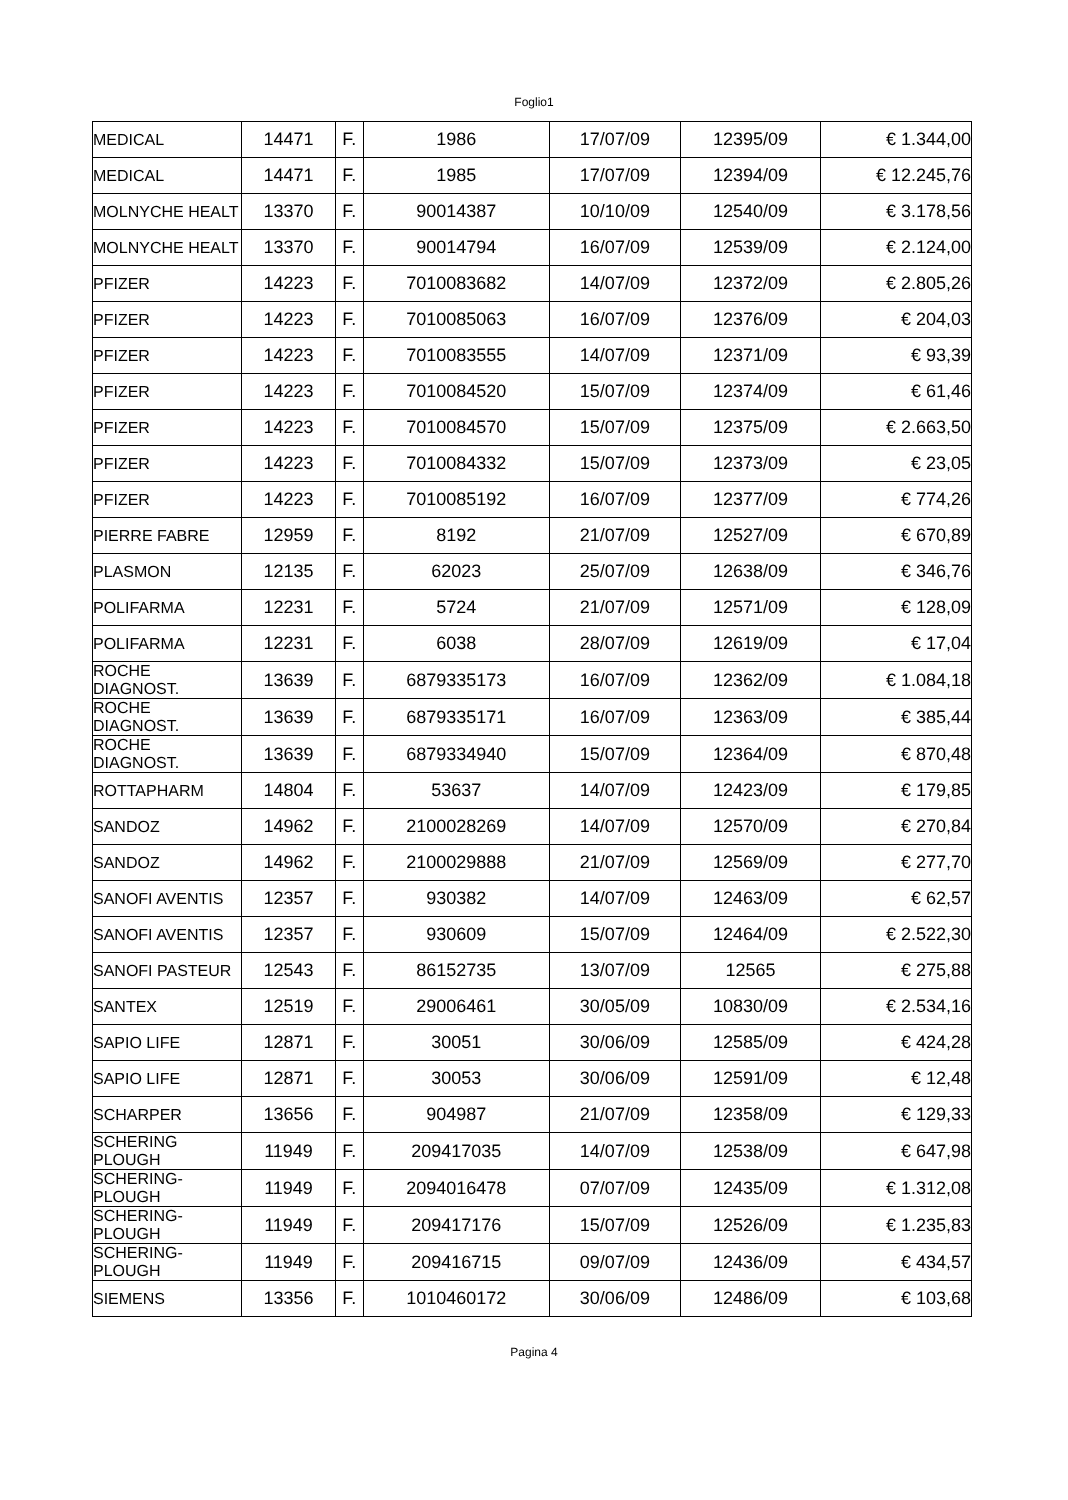Foglio1
| MEDICAL | 14471 | F. | 1986 | 17/07/09 | 12395/09 | € 1.344,00 |
| MEDICAL | 14471 | F. | 1985 | 17/07/09 | 12394/09 | € 12.245,76 |
| MOLNYCHE HEALT | 13370 | F. | 90014387 | 10/10/09 | 12540/09 | € 3.178,56 |
| MOLNYCHE HEALT | 13370 | F. | 90014794 | 16/07/09 | 12539/09 | € 2.124,00 |
| PFIZER | 14223 | F. | 7010083682 | 14/07/09 | 12372/09 | € 2.805,26 |
| PFIZER | 14223 | F. | 7010085063 | 16/07/09 | 12376/09 | € 204,03 |
| PFIZER | 14223 | F. | 7010083555 | 14/07/09 | 12371/09 | € 93,39 |
| PFIZER | 14223 | F. | 7010084520 | 15/07/09 | 12374/09 | € 61,46 |
| PFIZER | 14223 | F. | 7010084570 | 15/07/09 | 12375/09 | € 2.663,50 |
| PFIZER | 14223 | F. | 7010084332 | 15/07/09 | 12373/09 | € 23,05 |
| PFIZER | 14223 | F. | 7010085192 | 16/07/09 | 12377/09 | € 774,26 |
| PIERRE FABRE | 12959 | F. | 8192 | 21/07/09 | 12527/09 | € 670,89 |
| PLASMON | 12135 | F. | 62023 | 25/07/09 | 12638/09 | € 346,76 |
| POLIFARMA | 12231 | F. | 5724 | 21/07/09 | 12571/09 | € 128,09 |
| POLIFARMA | 12231 | F. | 6038 | 28/07/09 | 12619/09 | € 17,04 |
| ROCHE DIAGNOST. | 13639 | F. | 6879335173 | 16/07/09 | 12362/09 | € 1.084,18 |
| ROCHE DIAGNOST. | 13639 | F. | 6879335171 | 16/07/09 | 12363/09 | € 385,44 |
| ROCHE DIAGNOST. | 13639 | F. | 6879334940 | 15/07/09 | 12364/09 | € 870,48 |
| ROTTAPHARM | 14804 | F. | 53637 | 14/07/09 | 12423/09 | € 179,85 |
| SANDOZ | 14962 | F. | 2100028269 | 14/07/09 | 12570/09 | € 270,84 |
| SANDOZ | 14962 | F. | 2100029888 | 21/07/09 | 12569/09 | € 277,70 |
| SANOFI AVENTIS | 12357 | F. | 930382 | 14/07/09 | 12463/09 | € 62,57 |
| SANOFI AVENTIS | 12357 | F. | 930609 | 15/07/09 | 12464/09 | € 2.522,30 |
| SANOFI PASTEUR | 12543 | F. | 86152735 | 13/07/09 | 12565 | € 275,88 |
| SANTEX | 12519 | F. | 29006461 | 30/05/09 | 10830/09 | € 2.534,16 |
| SAPIO LIFE | 12871 | F. | 30051 | 30/06/09 | 12585/09 | € 424,28 |
| SAPIO LIFE | 12871 | F. | 30053 | 30/06/09 | 12591/09 | € 12,48 |
| SCHARPER | 13656 | F. | 904987 | 21/07/09 | 12358/09 | € 129,33 |
| SCHERING PLOUGH | 11949 | F. | 209417035 | 14/07/09 | 12538/09 | € 647,98 |
| SCHERING-PLOUGH | 11949 | F. | 2094016478 | 07/07/09 | 12435/09 | € 1.312,08 |
| SCHERING-PLOUGH | 11949 | F. | 209417176 | 15/07/09 | 12526/09 | € 1.235,83 |
| SCHERING-PLOUGH | 11949 | F. | 209416715 | 09/07/09 | 12436/09 | € 434,57 |
| SIEMENS | 13356 | F. | 1010460172 | 30/06/09 | 12486/09 | € 103,68 |
Pagina 4